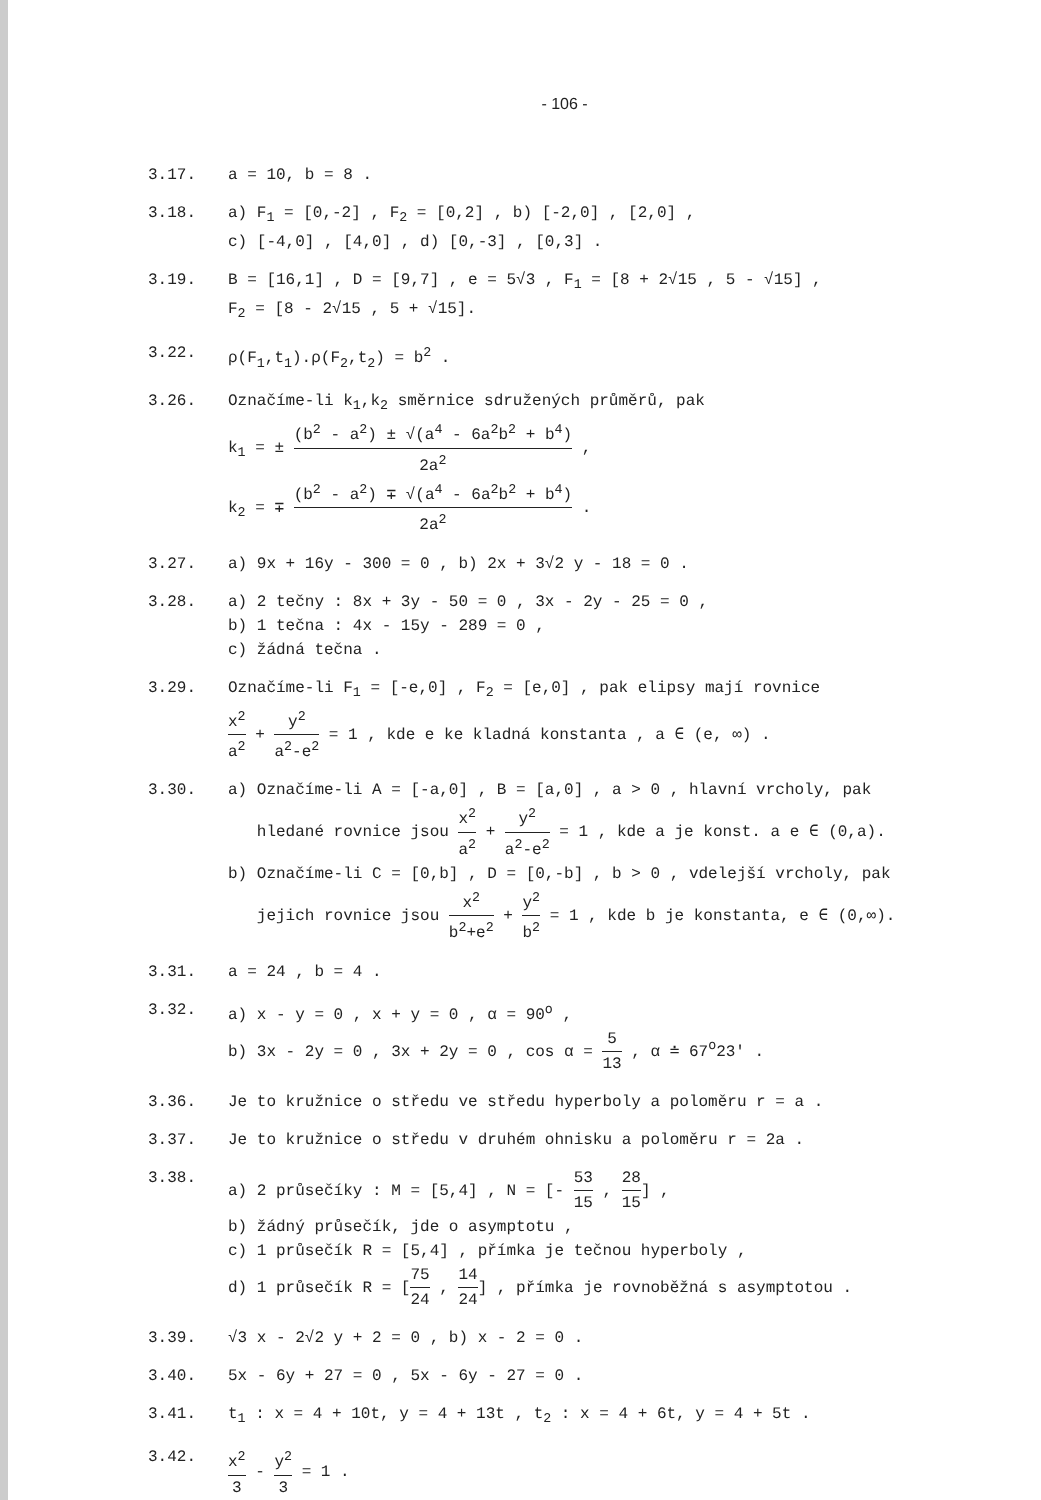- 106 -
3.17. a = 10, b = 8 .
3.18. a) F<sub>1</sub> = [0,-2] , F<sub>2</sub> = [0,2] , b) [-2,0] , [2,0] ,
c) [-4,0] , [4,0] , d) [0,-3] , [0,3] .
3.19. B = [16,1] , D = [9,7] , e = 5√3 , F<sub>1</sub> = [8 + 2√15 , 5 - √15] ,
F<sub>2</sub> = [8 - 2√15 , 5 + √15].
3.22. ρ(F<sub>1</sub>,t<sub>1</sub>).ρ(F<sub>2</sub>,t<sub>2</sub>) = b<sup>2</sup> .
3.26. Označíme-li k<sub>1</sub>,k<sub>2</sub> směrnice sdružených průměrů, pak
k<sub>1</sub> = ± (b<sup>2</sup> - a<sup>2</sup>) ± √(a<sup>4</sup> - 6a<sup>2</sup>b<sup>2</sup> + b<sup>4</sup>) 2a<sup>2</sup> ,
k<sub>2</sub> = ∓ (b<sup>2</sup> - a<sup>2</sup>) ∓ √(a<sup>4</sup> - 6a<sup>2</sup>b<sup>2</sup> + b<sup>4</sup>) 2a<sup>2</sup> .
3.27. a) 9x + 16y - 300 = 0 , b) 2x + 3√2 y - 18 = 0 .
3.28. a) 2 tečny : 8x + 3y - 50 = 0 , 3x - 2y - 25 = 0 ,
b) 1 tečna : 4x - 15y - 289 = 0 ,
c) žádná tečna .
3.29. Označíme-li F<sub>1</sub> = [-e,0] , F<sub>2</sub> = [e,0] , pak elipsy mají rovnice
x<sup>2</sup> a<sup>2</sup> + y<sup>2</sup> a<sup>2</sup>-e<sup>2</sup> = 1 , kde e ke kladná konstanta , a ∈ (e, ∞) .
3.30. a) Označíme-li A = [-a,0] , B = [a,0] , a > 0 , hlavní vrcholy, pak
hledané rovnice jsou x<sup>2</sup> a<sup>2</sup> + y<sup>2</sup> a<sup>2</sup>-e<sup>2</sup> = 1 , kde a je konst. a e ∈ (0,a).
b) Označíme-li C = [0,b] , D = [0,-b] , b > 0 , vdelejší vrcholy, pak
jejich rovnice jsou x<sup>2</sup> b<sup>2</sup>+e<sup>2</sup> + y<sup>2</sup> b<sup>2</sup> = 1 , kde b je konstanta, e ∈ (0,∞).
3.31. a = 24 , b = 4 .
3.32. a) x - y = 0 , x + y = 0 , α = 90<sup>o</sup> ,
b) 3x - 2y = 0 , 3x + 2y = 0 , cos α = 5 13 , α ≐ 67<sup>o</sup>23′ .
3.36. Je to kružnice o středu ve středu hyperboly a poloměru r = a .
3.37. Je to kružnice o středu v druhém ohnisku a poloměru r = 2a .
3.38. a) 2 průsečíky : M = [5,4] , N = [- 53 15 , 28 15] ,
b) žádný průsečík, jde o asymptotu ,
c) 1 průsečík R = [5,4] , přímka je tečnou hyperboly ,
d) 1 průsečík R = [75 24 , 14 24] , přímka je rovnoběžná s asymptotou .
3.39. √3 x - 2√2 y + 2 = 0 , b) x - 2 = 0 .
3.40. 5x - 6y + 27 = 0 , 5x - 6y - 27 = 0 .
3.41. t<sub>1</sub> : x = 4 + 10t, y = 4 + 13t , t<sub>2</sub> : x = 4 + 6t, y = 4 + 5t .
3.42. x<sup>2</sup> 3 - y<sup>2</sup> 3 = 1 .